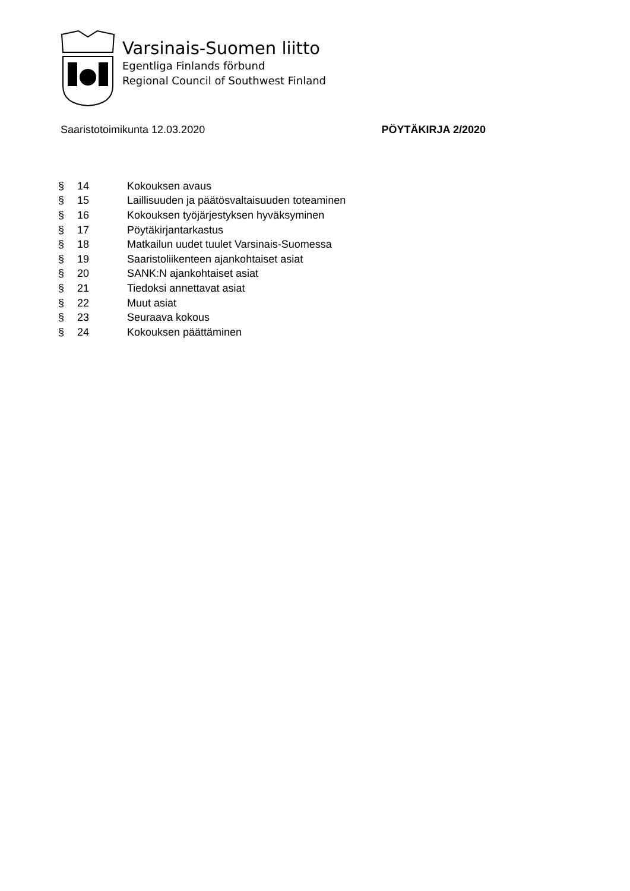Varsinais-Suomen liitto
Egentliga Finlands förbund
Regional Council of Southwest Finland
Saaristotoimikunta 12.03.2020 PÖYTÄKIRJA 2/2020
| § | 14 | Kokouksen avaus |
| § | 15 | Laillisuuden ja päätösvaltaisuuden toteaminen |
| § | 16 | Kokouksen työjärjestyksen hyväksyminen |
| § | 17 | Pöytäkirjantarkastus |
| § | 18 | Matkailun uudet tuulet Varsinais-Suomessa |
| § | 19 | Saaristoliikenteen ajankohtaiset asiat |
| § | 20 | SANK:N ajankohtaiset asiat |
| § | 21 | Tiedoksi annettavat asiat |
| § | 22 | Muut asiat |
| § | 23 | Seuraava kokous |
| § | 24 | Kokouksen päättäminen |